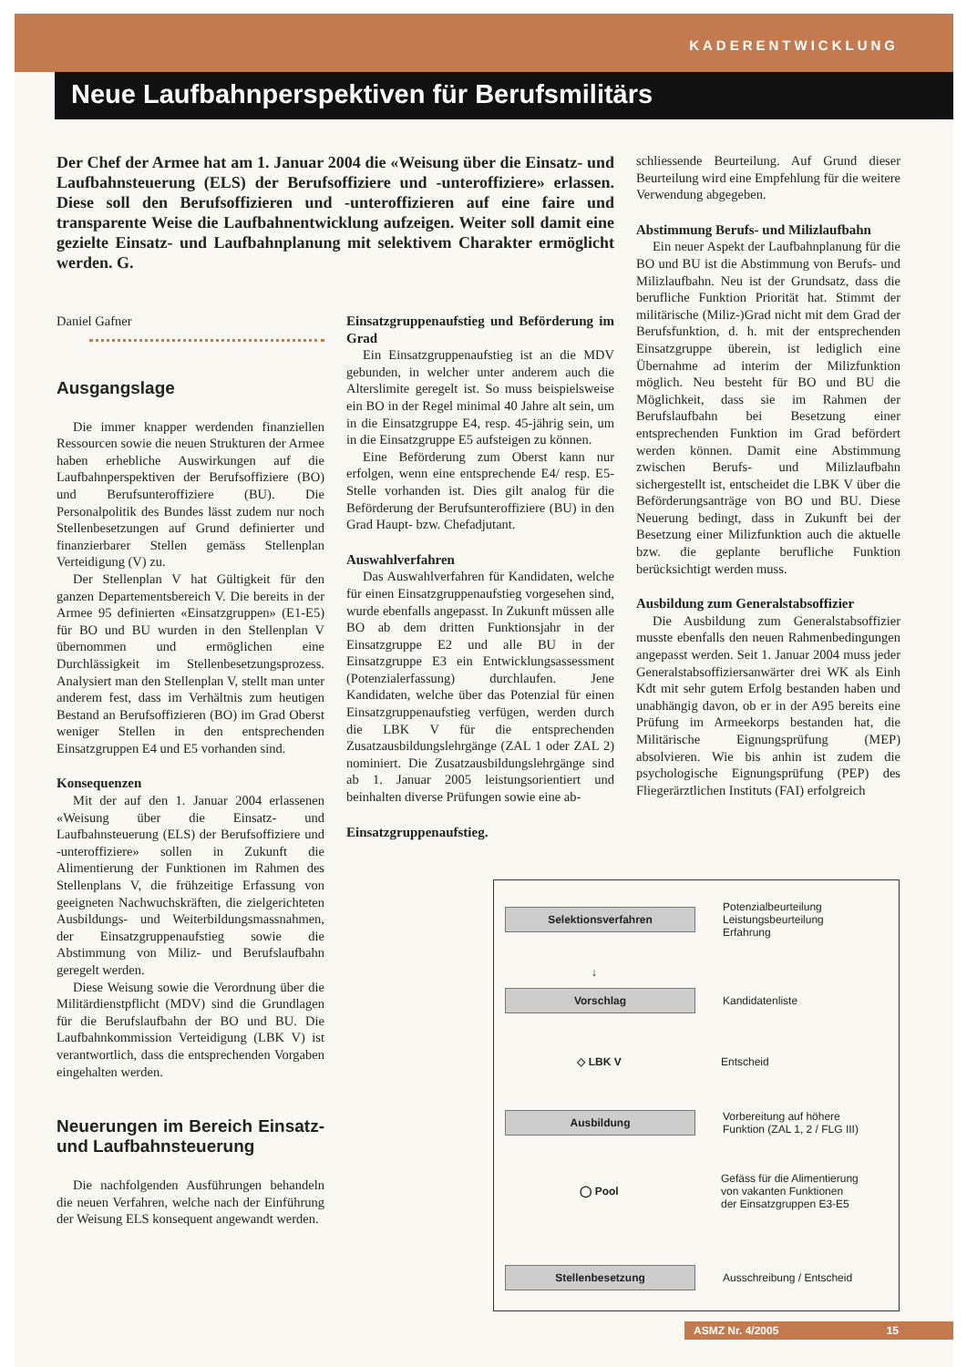KADERENTWICKLUNG
Neue Laufbahnperspektiven für Berufsmilitärs
Der Chef der Armee hat am 1. Januar 2004 die «Weisung über die Einsatz- und Laufbahnsteuerung (ELS) der Berufsoffiziere und -unteroffiziere» erlassen. Diese soll den Berufsoffizieren und -unteroffizieren auf eine faire und transparente Weise die Laufbahnentwicklung aufzeigen. Weiter soll damit eine gezielte Einsatz- und Laufbahnplanung mit selektivem Charakter ermöglicht werden. G.
Daniel Gafner
Ausgangslage
Die immer knapper werdenden finanziellen Ressourcen sowie die neuen Strukturen der Armee haben erhebliche Auswirkungen auf die Laufbahnperspektiven der Berufsoffiziere (BO) und Berufsunteroffiziere (BU). Die Personalpolitik des Bundes lässt zudem nur noch Stellenbesetzungen auf Grund definierter und finanzierbarer Stellen gemäss Stellenplan Verteidigung (V) zu.
Der Stellenplan V hat Gültigkeit für den ganzen Departementsbereich V. Die bereits in der Armee 95 definierten «Einsatzgruppen» (E1-E5) für BO und BU wurden in den Stellenplan V übernommen und ermöglichen eine Durchlässigkeit im Stellenbesetzungsprozess. Analysiert man den Stellenplan V, stellt man unter anderem fest, dass im Verhältnis zum heutigen Bestand an Berufsoffizieren (BO) im Grad Oberst weniger Stellen in den entsprechenden Einsatzgruppen E4 und E5 vorhanden sind.
Konsequenzen
Mit der auf den 1. Januar 2004 erlassenen «Weisung über die Einsatz- und Laufbahnsteuerung (ELS) der Berufsoffiziere und -unteroffiziere» sollen in Zukunft die Alimentierung der Funktionen im Rahmen des Stellenplans V, die frühzeitige Erfassung von geeigneten Nachwuchskräften, die zielgerichteten Ausbildungs- und Weiterbildungsmassnahmen, der Einsatzgruppenaufstieg sowie die Abstimmung von Miliz- und Berufslaufbahn geregelt werden.
Diese Weisung sowie die Verordnung über die Militärdienstpflicht (MDV) sind die Grundlagen für die Berufslaufbahn der BO und BU. Die Laufbahnkommission Verteidigung (LBK V) ist verantwortlich, dass die entsprechenden Vorgaben eingehalten werden.
Neuerungen im Bereich Einsatz- und Laufbahnsteuerung
Die nachfolgenden Ausführungen behandeln die neuen Verfahren, welche nach der Einführung der Weisung ELS konsequent angewandt werden.
Einsatzgruppenaufstieg und Beförderung im Grad
Ein Einsatzgruppenaufstieg ist an die MDV gebunden, in welcher unter anderem auch die Alterslimite geregelt ist. So muss beispielsweise ein BO in der Regel minimal 40 Jahre alt sein, um in die Einsatzgruppe E4, resp. 45-jährig sein, um in die Einsatzgruppe E5 aufsteigen zu können.
Eine Beförderung zum Oberst kann nur erfolgen, wenn eine entsprechende E4/ resp. E5-Stelle vorhanden ist. Dies gilt analog für die Beförderung der Berufsunteroffiziere (BU) in den Grad Haupt- bzw. Chefadjutant.
Auswahlverfahren
Das Auswahlverfahren für Kandidaten, welche für einen Einsatzgruppenaufstieg vorgesehen sind, wurde ebenfalls angepasst. In Zukunft müssen alle BO ab dem dritten Funktionsjahr in der Einsatzgruppe E2 und alle BU in der Einsatzgruppe E3 ein Entwicklungsassessment (Potenzialerfassung) durchlaufen. Jene Kandidaten, welche über das Potenzial für einen Einsatzgruppenaufstieg verfügen, werden durch die LBK V für die entsprechenden Zusatzausbildungslehrgänge (ZAL 1 oder ZAL 2) nominiert. Die Zusatzausbildungslehrgänge sind ab 1. Januar 2005 leistungsorientiert und beinhalten diverse Prüfungen sowie eine ab-
Einsatzgruppenaufstieg.
schliessende Beurteilung. Auf Grund dieser Beurteilung wird eine Empfehlung für die weitere Verwendung abgegeben.
Abstimmung Berufs- und Milizlaufbahn
Ein neuer Aspekt der Laufbahnplanung für die BO und BU ist die Abstimmung von Berufs- und Milizlaufbahn. Neu ist der Grundsatz, dass die berufliche Funktion Priorität hat. Stimmt der militärische (Miliz-)Grad nicht mit dem Grad der Berufsfunktion, d. h. mit der entsprechenden Einsatzgruppe überein, ist lediglich eine Übernahme ad interim der Milizfunktion möglich. Neu besteht für BO und BU die Möglichkeit, dass sie im Rahmen der Berufslaufbahn bei Besetzung einer entsprechenden Funktion im Grad befördert werden können. Damit eine Abstimmung zwischen Berufs- und Milizlaufbahn sichergestellt ist, entscheidet die LBK V über die Beförderungsanträge von BO und BU. Diese Neuerung bedingt, dass in Zukunft bei der Besetzung einer Milizfunktion auch die aktuelle bzw. die geplante berufliche Funktion berücksichtigt werden muss.
Ausbildung zum Generalstabsoffizier
Die Ausbildung zum Generalstabsoffizier musste ebenfalls den neuen Rahmenbedingungen angepasst werden. Seit 1. Januar 2004 muss jeder Generalstabsoffiziersanwärter drei WK als Einh Kdt mit sehr gutem Erfolg bestanden haben und unabhängig davon, ob er in der A95 bereits eine Prüfung im Armeekorps bestanden hat, die Militärische Eignungsprüfung (MEP) absolvieren. Wie bis anhin ist zudem die psychologische Eignungsprüfung (PEP) des Fliegerärztlichen Instituts (FAI) erfolgreich
Selektionsverfahren
Potenzialbeurteilung
Leistungsbeurteilung
Erfahrung
↓
Vorschlag
Kandidatenliste
◇ LBK V
Entscheid
Ausbildung
Vorbereitung auf höhere
Funktion (ZAL 1, 2 / FLG III)
◯ Pool
Gefäss für die Alimentierung
von vakanten Funktionen
der Einsatzgruppen E3-E5
Stellenbesetzung
Ausschreibung / Entscheid
ASMZ Nr. 4/2005 15